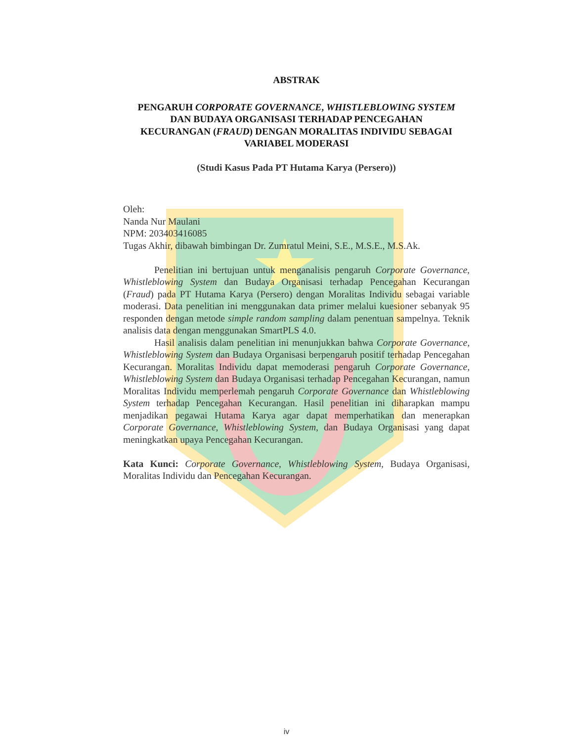ABSTRAK
PENGARUH CORPORATE GOVERNANCE, WHISTLEBLOWING SYSTEM
DAN BUDAYA ORGANISASI TERHADAP PENCEGAHAN
KECURANGAN (FRAUD) DENGAN MORALITAS INDIVIDU SEBAGAI
VARIABEL MODERASI
(Studi Kasus Pada PT Hutama Karya (Persero))
Oleh:
Nanda Nur Maulani
NPM: 203403416085
Tugas Akhir, dibawah bimbingan Dr. Zumratul Meini, S.E., M.S.E., M.S.Ak.
Penelitian ini bertujuan untuk menganalisis pengaruh Corporate Governance, Whistleblowing System dan Budaya Organisasi terhadap Pencegahan Kecurangan (Fraud) pada PT Hutama Karya (Persero) dengan Moralitas Individu sebagai variable moderasi. Data penelitian ini menggunakan data primer melalui kuesioner sebanyak 95 responden dengan metode simple random sampling dalam penentuan sampelnya. Teknik analisis data dengan menggunakan SmartPLS 4.0.
Hasil analisis dalam penelitian ini menunjukkan bahwa Corporate Governance, Whistleblowing System dan Budaya Organisasi berpengaruh positif terhadap Pencegahan Kecurangan. Moralitas Individu dapat memoderasi pengaruh Corporate Governance, Whistleblowing System dan Budaya Organisasi terhadap Pencegahan Kecurangan, namun Moralitas Individu memperlemah pengaruh Corporate Governance dan Whistleblowing System terhadap Pencegahan Kecurangan. Hasil penelitian ini diharapkan mampu menjadikan pegawai Hutama Karya agar dapat memperhatikan dan menerapkan Corporate Governance, Whistleblowing System, dan Budaya Organisasi yang dapat meningkatkan upaya Pencegahan Kecurangan.
Kata Kunci: Corporate Governance, Whistleblowing System, Budaya Organisasi, Moralitas Individu dan Pencegahan Kecurangan.
iv